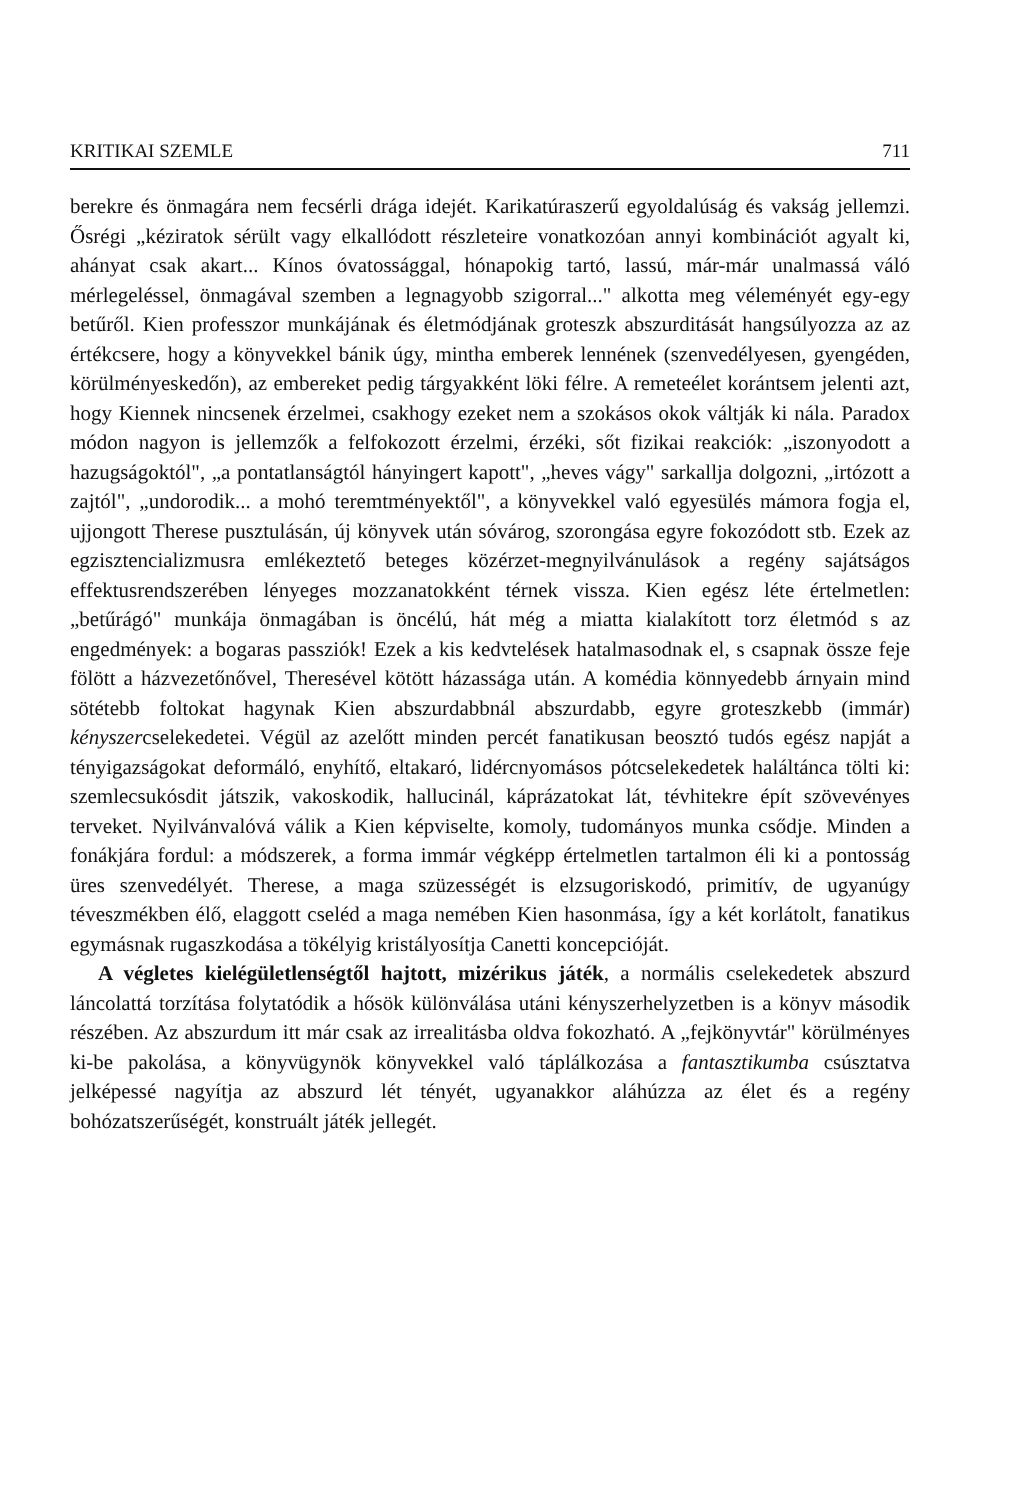KRITIKAI SZEMLE 711
berekre és önmagára nem fecsérli drága idejét. Karikatúraszerű egyoldalúság és vakság jellemzi. Ősrégi „kéziratok sérült vagy elkallódott részleteire vonatkozóan annyi kombinációt agyalt ki, ahányat csak akart... Kínos óvatossággal, hónapokig tartó, lassú, már-már unalmassá váló mérlegeléssel, önmagával szemben a legnagyobb szigorral..." alkotta meg véleményét egy-egy betűről. Kien professzor munkájának és életmódjának groteszk abszurditását hangsúlyozza az az értékcsere, hogy a könyvekkel bánik úgy, mintha emberek lennének (szenvedélyesen, gyengéden, körülményeskedőn), az embereket pedig tárgyakként löki félre. A remeteélet korántsem jelenti azt, hogy Kiennek nincsenek érzelmei, csakhogy ezeket nem a szokásos okok váltják ki nála. Paradox módon nagyon is jellemzők a felfokozott érzelmi, érzéki, sőt fizikai reakciók: „iszonyodott a hazugságoktól", „a pontatlanságtól hányingert kapott", „heves vágy" sarkallja dolgozni, „irtózott a zajtól", „undorodik... a mohó teremtményektől", a könyvekkel való egyesülés mámora fogja el, ujjongott Therese pusztulásán, új könyvek után sóvárog, szorongása egyre fokozódott stb. Ezek az egzisztencializmusra emlékeztető beteges közérzet-megnyilvánulások a regény sajátságos effektusrendszerében lényeges mozzanatokként térnek vissza. Kien egész léte értelmetlen: „betűrágó" munkája önmagában is öncélú, hát még a miatta kialakított torz életmód s az engedmények: a bogaras passziók! Ezek a kis kedvtelések hatalmasodnak el, s csapnak össze feje fölött a házvezetőnővel, Theresével kötött házassága után. A komédia könnyedebb árnyain mind sötétebb foltokat hagynak Kien abszurdabbnál abszurdabb, egyre groteszkebb (immár) kényszercselekedetei. Végül az azelőtt minden percét fanatikusan beosztó tudós egész napját a tényigazságokat deformáló, enyhítő, eltakaró, lidércnyomásos pótcselekedetek haláltánca tölti ki: szemlecsukósdit játszik, vakoskodik, hallucinál, káprázatokat lát, tévhitekre épít szövevényes terveket. Nyilvánvalóvá válik a Kien képviselte, komoly, tudományos munka csődje. Minden a fonákjára fordul: a módszerek, a forma immár végképp értelmetlen tartalmon éli ki a pontosság üres szenvedélyét. Therese, a maga szüzességét is elzsugoriskodó, primitív, de ugyanúgy téveszmékben élő, elaggott cseléd a maga nemében Kien hasonmása, így a két korlátolt, fanatikus egymásnak rugaszkodása a tökélyig kristályosítja Canetti koncepcióját.
A végletes kielégületlenségtől hajtott, mizérikus játék, a normális cselekedetek abszurd láncolattá torzítása folytatódik a hősök különválása utáni kényszerhelyzetben is a könyv második részében. Az abszurdum itt már csak az irrealitásba oldva fokozható. A „fejkönyvtár" körülményes ki-be pakolása, a könyvügynök könyvekkel való táplálkozása a fantasztikumba csúsztatva jelképessé nagyítja az abszurd lét tényét, ugyanakkor aláhúzza az élet és a regény bohózatszerűségét, konstruált játék jellegét.